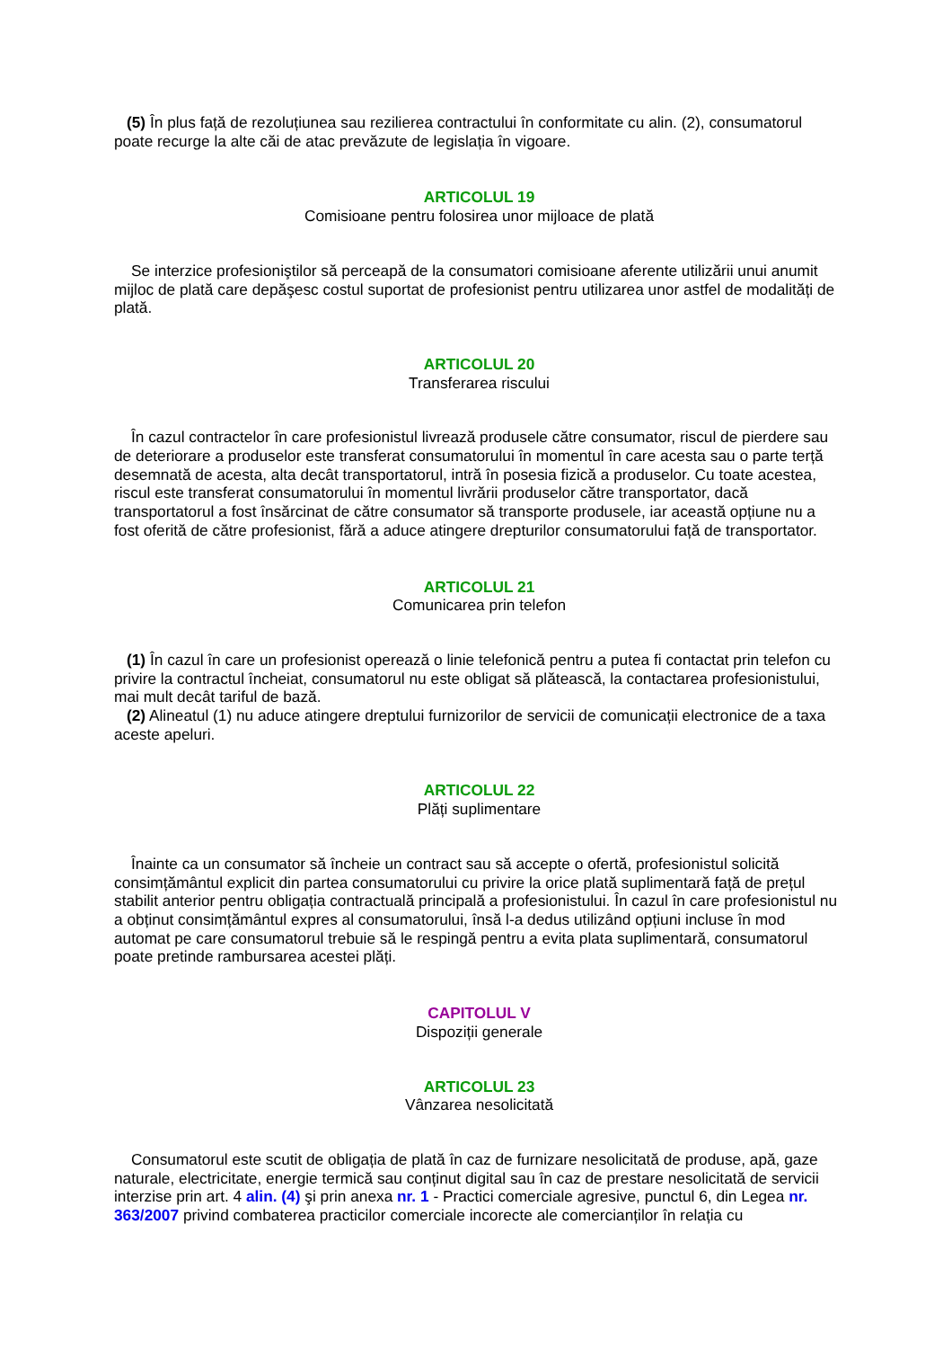(5) În plus față de rezoluțiunea sau rezilierea contractului în conformitate cu alin. (2), consumatorul poate recurge la alte căi de atac prevăzute de legislația în vigoare.
ARTICOLUL 19
Comisioane pentru folosirea unor mijloace de plată
Se interzice profesioniştilor să perceapă de la consumatori comisioane aferente utilizării unui anumit mijloc de plată care depăşesc costul suportat de profesionist pentru utilizarea unor astfel de modalități de plată.
ARTICOLUL 20
Transferarea riscului
În cazul contractelor în care profesionistul livrează produsele către consumator, riscul de pierdere sau de deteriorare a produselor este transferat consumatorului în momentul în care acesta sau o parte terță desemnată de acesta, alta decât transportatorul, intră în posesia fizică a produselor. Cu toate acestea, riscul este transferat consumatorului în momentul livrării produselor către transportator, dacă transportatorul a fost însărcinat de către consumator să transporte produsele, iar această opțiune nu a fost oferită de către profesionist, fără a aduce atingere drepturilor consumatorului față de transportator.
ARTICOLUL 21
Comunicarea prin telefon
(1) În cazul în care un profesionist operează o linie telefonică pentru a putea fi contactat prin telefon cu privire la contractul încheiat, consumatorul nu este obligat să plătească, la contactarea profesionistului, mai mult decât tariful de bază.
(2) Alineatul (1) nu aduce atingere dreptului furnizorilor de servicii de comunicații electronice de a taxa aceste apeluri.
ARTICOLUL 22
Plăți suplimentare
Înainte ca un consumator să încheie un contract sau să accepte o ofertă, profesionistul solicită consimțământul explicit din partea consumatorului cu privire la orice plată suplimentară față de prețul stabilit anterior pentru obligația contractuală principală a profesionistului. În cazul în care profesionistul nu a obținut consimțământul expres al consumatorului, însă l-a dedus utilizând opțiuni incluse în mod automat pe care consumatorul trebuie să le respingă pentru a evita plata suplimentară, consumatorul poate pretinde rambursarea acestei plăți.
CAPITOLUL V
Dispoziții generale
ARTICOLUL 23
Vânzarea nesolicitată
Consumatorul este scutit de obligația de plată în caz de furnizare nesolicitată de produse, apă, gaze naturale, electricitate, energie termică sau conținut digital sau în caz de prestare nesolicitată de servicii interzise prin art. 4 alin. (4) şi prin anexa nr. 1 - Practici comerciale agresive, punctul 6, din Legea nr. 363/2007 privind combaterea practicilor comerciale incorecte ale comercianților în relația cu